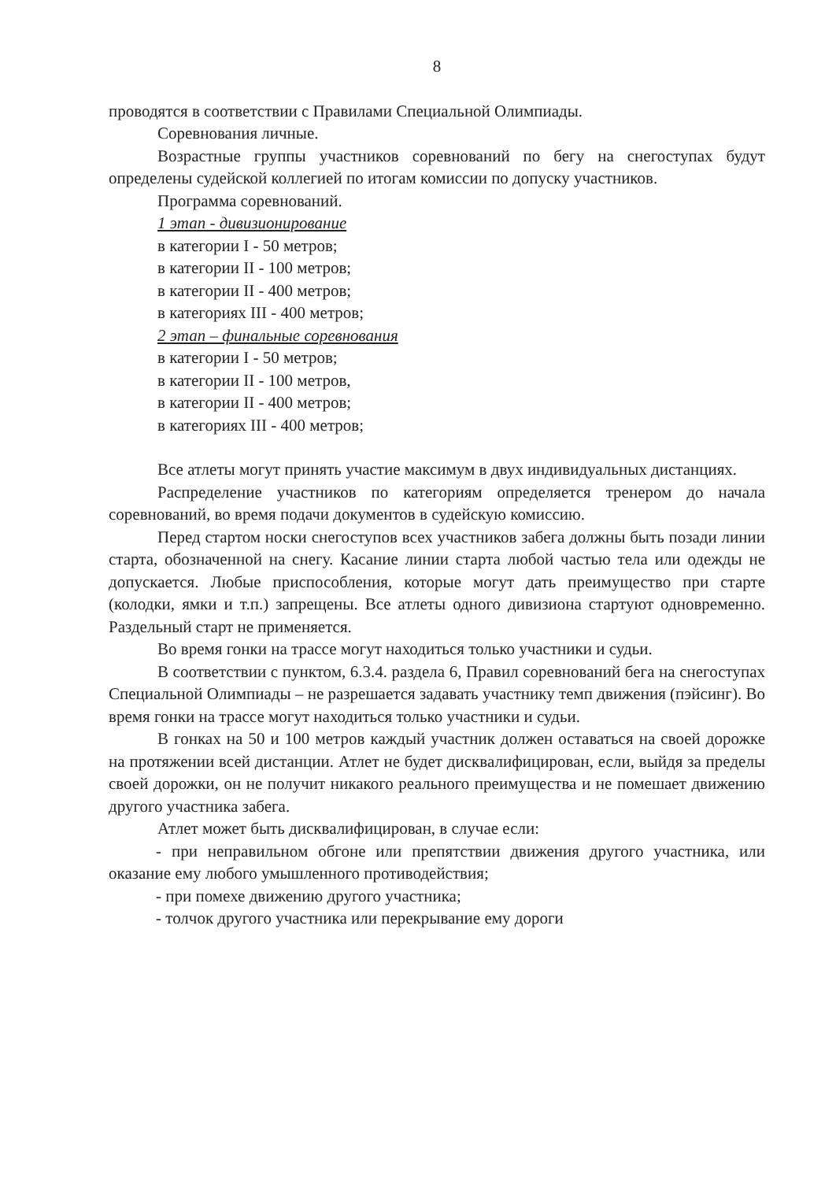8
проводятся в соответствии с Правилами Специальной Олимпиады.
Соревнования личные.
Возрастные группы участников соревнований по бегу на снегоступах будут определены судейской коллегией по итогам комиссии по допуску участников.
Программа соревнований.
1 этап - дивизионирование
в категории I - 50 метров;
в категории II - 100 метров;
в категории II - 400 метров;
в категориях III - 400 метров;
2 этап – финальные соревнования
в категории I - 50 метров;
в категории II - 100 метров,
в категории II - 400 метров;
в категориях III - 400 метров;
Все атлеты могут принять участие максимум в двух индивидуальных дистанциях.
Распределение участников по категориям определяется тренером до начала соревнований, во время подачи документов в судейскую комиссию.
Перед стартом носки снегоступов всех участников забега должны быть позади линии старта, обозначенной на снегу. Касание линии старта любой частью тела или одежды не допускается. Любые приспособления, которые могут дать преимущество при старте (колодки, ямки и т.п.) запрещены. Все атлеты одного дивизиона стартуют одновременно. Раздельный старт не применяется.
Во время гонки на трассе могут находиться только участники и судьи.
В соответствии с пунктом, 6.3.4. раздела 6, Правил соревнований бега на снегоступах Специальной Олимпиады – не разрешается задавать участнику темп движения (пэйсинг). Во время гонки на трассе могут находиться только участники и судьи.
В гонках на 50 и 100 метров каждый участник должен оставаться на своей дорожке на протяжении всей дистанции. Атлет не будет дисквалифицирован, если, выйдя за пределы своей дорожки, он не получит никакого реального преимущества и не помешает движению другого участника забега.
Атлет может быть дисквалифицирован, в случае если:
- при неправильном обгоне или препятствии движения другого участника, или оказание ему любого умышленного противодействия;
- при помехе движению другого участника;
- толчок другого участника или перекрывание ему дороги